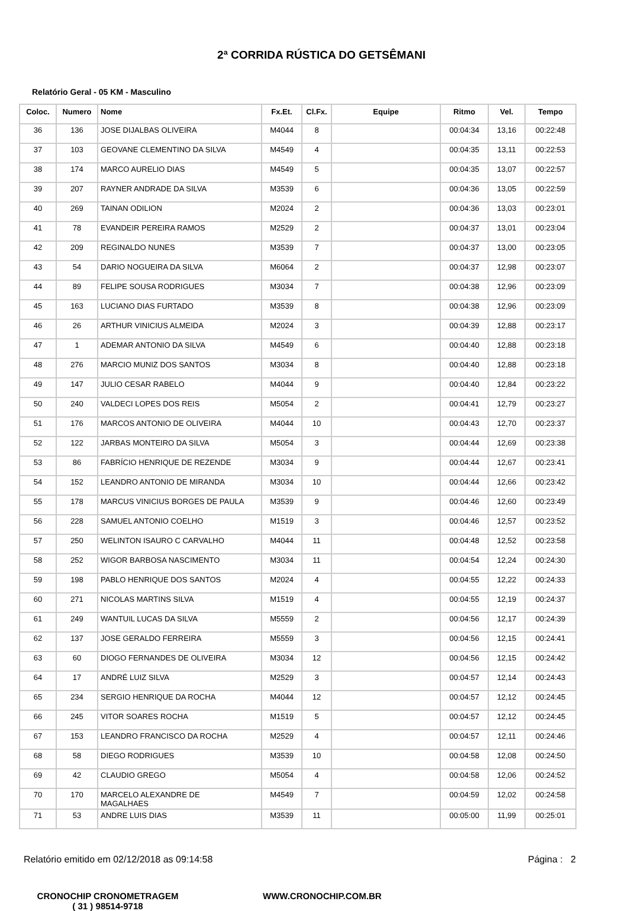2ª CORRIDA RÚSTICA DO GETSÊMANI
Relatório Geral - 05 KM - Masculino
| Coloc. | Numero | Nome | Fx.Et. | Cl.Fx. | Equipe | Ritmo | Vel. | Tempo |
| --- | --- | --- | --- | --- | --- | --- | --- | --- |
| 36 | 136 | JOSE DIJALBAS OLIVEIRA | M4044 | 8 | | 00:04:34 | 13,16 | 00:22:48 |
| 37 | 103 | GEOVANE CLEMENTINO DA SILVA | M4549 | 4 | | 00:04:35 | 13,11 | 00:22:53 |
| 38 | 174 | MARCO AURELIO DIAS | M4549 | 5 | | 00:04:35 | 13,07 | 00:22:57 |
| 39 | 207 | RAYNER ANDRADE DA SILVA | M3539 | 6 | | 00:04:36 | 13,05 | 00:22:59 |
| 40 | 269 | TAINAN ODILION | M2024 | 2 | | 00:04:36 | 13,03 | 00:23:01 |
| 41 | 78 | EVANDEIR PEREIRA RAMOS | M2529 | 2 | | 00:04:37 | 13,01 | 00:23:04 |
| 42 | 209 | REGINALDO NUNES | M3539 | 7 | | 00:04:37 | 13,00 | 00:23:05 |
| 43 | 54 | DARIO NOGUEIRA DA SILVA | M6064 | 2 | | 00:04:37 | 12,98 | 00:23:07 |
| 44 | 89 | FELIPE SOUSA RODRIGUES | M3034 | 7 | | 00:04:38 | 12,96 | 00:23:09 |
| 45 | 163 | LUCIANO DIAS FURTADO | M3539 | 8 | | 00:04:38 | 12,96 | 00:23:09 |
| 46 | 26 | ARTHUR VINICIUS ALMEIDA | M2024 | 3 | | 00:04:39 | 12,88 | 00:23:17 |
| 47 | 1 | ADEMAR ANTONIO DA SILVA | M4549 | 6 | | 00:04:40 | 12,88 | 00:23:18 |
| 48 | 276 | MARCIO MUNIZ DOS SANTOS | M3034 | 8 | | 00:04:40 | 12,88 | 00:23:18 |
| 49 | 147 | JULIO CESAR RABELO | M4044 | 9 | | 00:04:40 | 12,84 | 00:23:22 |
| 50 | 240 | VALDECI LOPES DOS REIS | M5054 | 2 | | 00:04:41 | 12,79 | 00:23:27 |
| 51 | 176 | MARCOS ANTONIO DE OLIVEIRA | M4044 | 10 | | 00:04:43 | 12,70 | 00:23:37 |
| 52 | 122 | JARBAS MONTEIRO DA SILVA | M5054 | 3 | | 00:04:44 | 12,69 | 00:23:38 |
| 53 | 86 | FABRÍCIO HENRIQUE DE REZENDE | M3034 | 9 | | 00:04:44 | 12,67 | 00:23:41 |
| 54 | 152 | LEANDRO ANTONIO DE MIRANDA | M3034 | 10 | | 00:04:44 | 12,66 | 00:23:42 |
| 55 | 178 | MARCUS VINICIUS BORGES DE PAULA | M3539 | 9 | | 00:04:46 | 12,60 | 00:23:49 |
| 56 | 228 | SAMUEL ANTONIO COELHO | M1519 | 3 | | 00:04:46 | 12,57 | 00:23:52 |
| 57 | 250 | WELINTON ISAURO C CARVALHO | M4044 | 11 | | 00:04:48 | 12,52 | 00:23:58 |
| 58 | 252 | WIGOR BARBOSA NASCIMENTO | M3034 | 11 | | 00:04:54 | 12,24 | 00:24:30 |
| 59 | 198 | PABLO HENRIQUE DOS SANTOS | M2024 | 4 | | 00:04:55 | 12,22 | 00:24:33 |
| 60 | 271 | NICOLAS MARTINS SILVA | M1519 | 4 | | 00:04:55 | 12,19 | 00:24:37 |
| 61 | 249 | WANTUIL LUCAS DA SILVA | M5559 | 2 | | 00:04:56 | 12,17 | 00:24:39 |
| 62 | 137 | JOSE GERALDO FERREIRA | M5559 | 3 | | 00:04:56 | 12,15 | 00:24:41 |
| 63 | 60 | DIOGO FERNANDES DE OLIVEIRA | M3034 | 12 | | 00:04:56 | 12,15 | 00:24:42 |
| 64 | 17 | ANDRÉ LUIZ SILVA | M2529 | 3 | | 00:04:57 | 12,14 | 00:24:43 |
| 65 | 234 | SERGIO HENRIQUE DA ROCHA | M4044 | 12 | | 00:04:57 | 12,12 | 00:24:45 |
| 66 | 245 | VITOR SOARES ROCHA | M1519 | 5 | | 00:04:57 | 12,12 | 00:24:45 |
| 67 | 153 | LEANDRO FRANCISCO DA ROCHA | M2529 | 4 | | 00:04:57 | 12,11 | 00:24:46 |
| 68 | 58 | DIEGO RODRIGUES | M3539 | 10 | | 00:04:58 | 12,08 | 00:24:50 |
| 69 | 42 | CLAUDIO GREGO | M5054 | 4 | | 00:04:58 | 12,06 | 00:24:52 |
| 70 | 170 | MARCELO ALEXANDRE DE MAGALHAES | M4549 | 7 | | 00:04:59 | 12,02 | 00:24:58 |
| 71 | 53 | ANDRE LUIS DIAS | M3539 | 11 | | 00:05:00 | 11,99 | 00:25:01 |
Relatório emitido em 02/12/2018 as 09:14:58 Página : 2
CRONOCHIP CRONOMETRAGEM
( 31 ) 98514-9718
WWW.CRONOCHIP.COM.BR